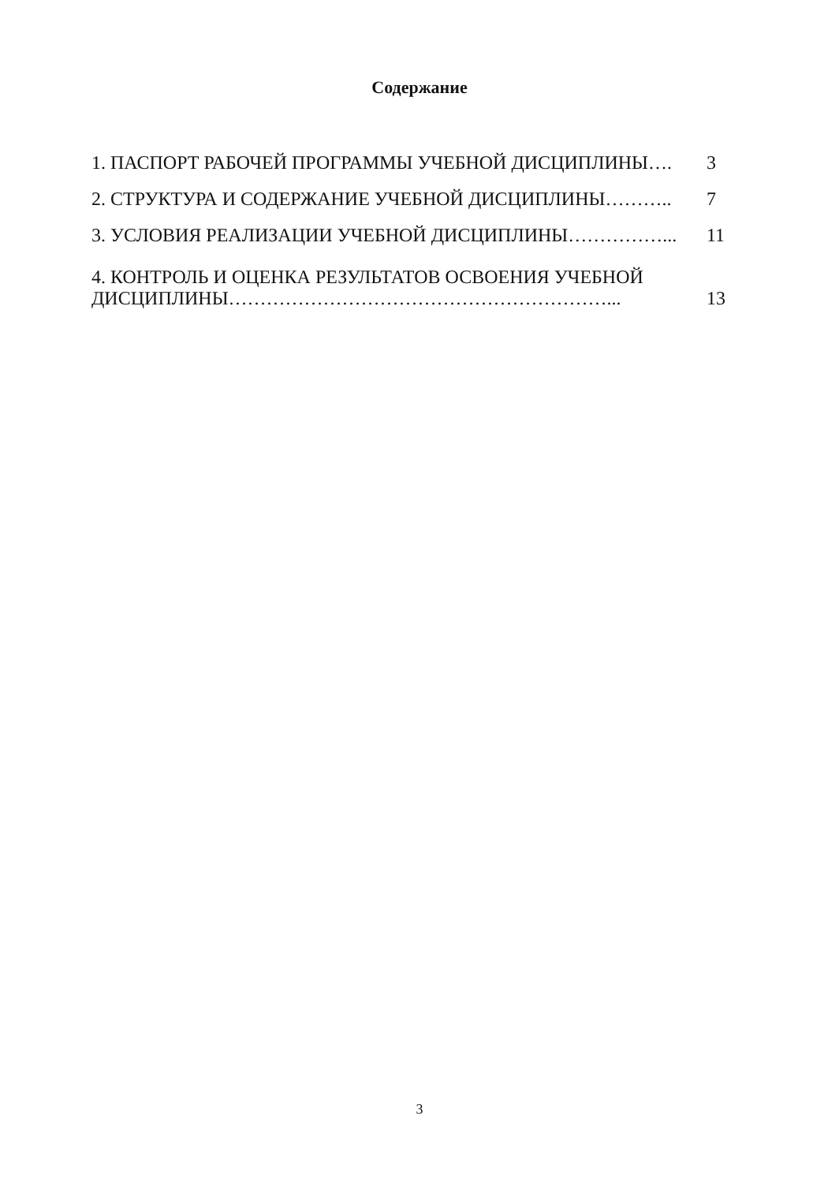Содержание
| 1. ПАСПОРТ РАБОЧЕЙ ПРОГРАММЫ УЧЕБНОЙ ДИСЦИПЛИНЫ…. | 3 |
| 2. СТРУКТУРА И СОДЕРЖАНИЕ УЧЕБНОЙ ДИСЦИПЛИНЫ……….. | 7 |
| 3. УСЛОВИЯ РЕАЛИЗАЦИИ УЧЕБНОЙ ДИСЦИПЛИНЫ……………... | 11 |
| 4. КОНТРОЛЬ И ОЦЕНКА РЕЗУЛЬТАТОВ ОСВОЕНИЯ УЧЕБНОЙ ДИСЦИПЛИНЫ……………………………………………………... | 13 |
3